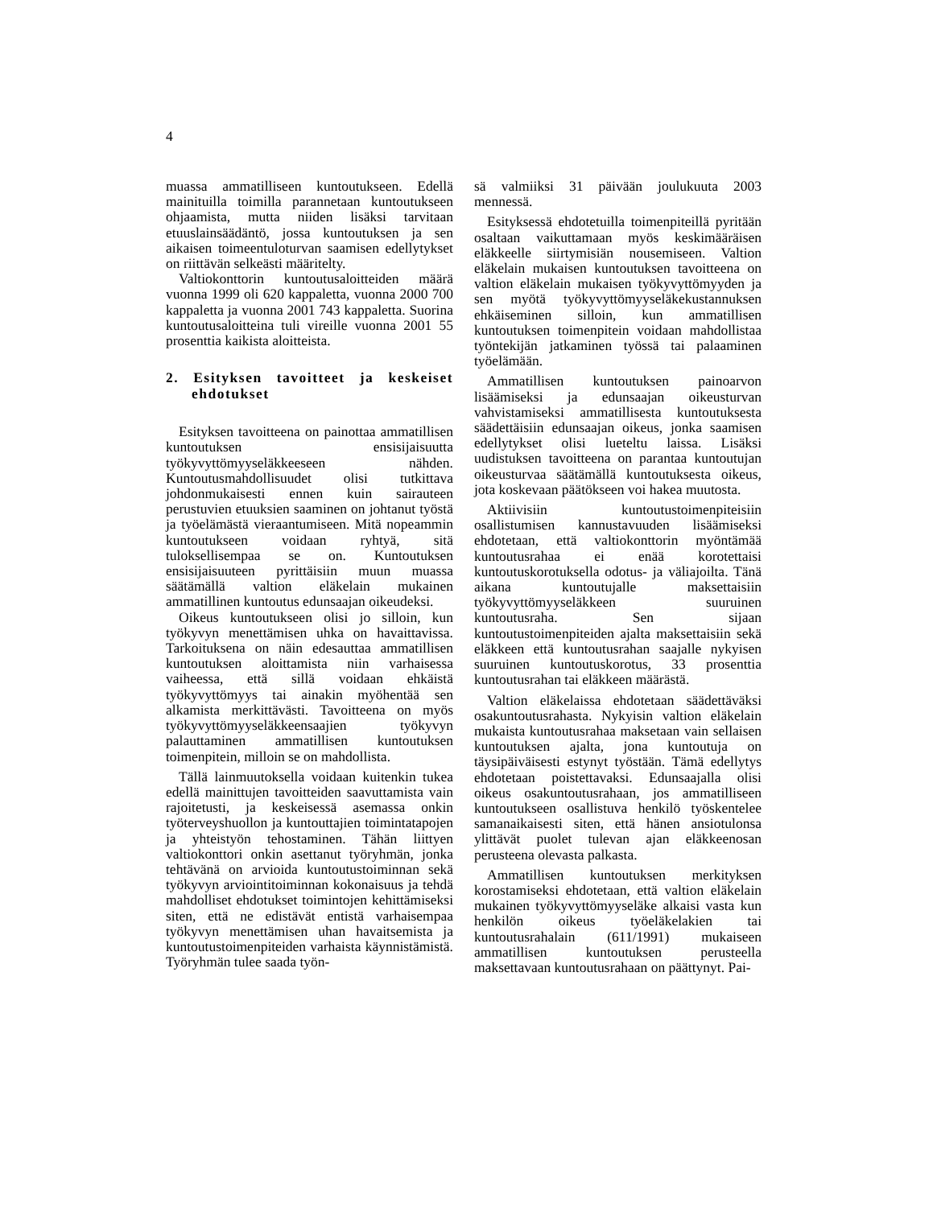4
muassa ammatilliseen kuntoutukseen. Edellä mainituilla toimilla parannetaan kuntoutukseen ohjaamista, mutta niiden lisäksi tarvitaan etuuslainsäädäntö, jossa kuntoutuksen ja sen aikaisen toimeentuloturvan saamisen edellytykset on riittävän selkeästi määritelty.
Valtiokonttorin kuntoutusaloitteiden määrä vuonna 1999 oli 620 kappaletta, vuonna 2000 700 kappaletta ja vuonna 2001 743 kappaletta. Suorina kuntoutusaloitteina tuli vireille vuonna 2001 55 prosenttia kaikista aloitteista.
2. Esityksen tavoitteet ja keskeiset ehdotukset
Esityksen tavoitteena on painottaa ammatillisen kuntoutuksen ensisijaisuutta työkyvyttömyyseläkkeeseen nähden. Kuntoutusmahdollisuudet olisi tutkittava johdonmukaisesti ennen kuin sairauteen perustuvien etuuksien saaminen on johtanut työstä ja työelämästä vieraantumiseen. Mitä nopeammin kuntoutukseen voidaan ryhtyä, sitä tuloksellisempaa se on. Kuntoutuksen ensisijaisuuteen pyrittäisiin muun muassa säätämällä valtion eläkelain mukainen ammatillinen kuntoutus edunsaajan oikeudeksi.
Oikeus kuntoutukseen olisi jo silloin, kun työkyvyn menettämisen uhka on havaittavissa. Tarkoituksena on näin edesauttaa ammatillisen kuntoutuksen aloittamista niin varhaisessa vaiheessa, että sillä voidaan ehkäistä työkyvyttömyys tai ainakin myöhentää sen alkamista merkittävästi. Tavoitteena on myös työkyvyttömyyseläkkeensaajien työkyvyn palauttaminen ammatillisen kuntoutuksen toimenpitein, milloin se on mahdollista.
Tällä lainmuutoksella voidaan kuitenkin tukea edellä mainittujen tavoitteiden saavuttamista vain rajoitetusti, ja keskeisessä asemassa onkin työterveyshuollon ja kuntouttajien toimintatapojen ja yhteistyön tehostaminen. Tähän liittyen valtiokonttori onkin asettanut työryhmän, jonka tehtävänä on arvioida kuntoutustoiminnan sekä työkyvyn arviointitoiminnan kokonaisuus ja tehdä mahdolliset ehdotukset toimintojen kehittämiseksi siten, että ne edistävät entistä varhaisempaa työkyvyn menettämisen uhan havaitsemista ja kuntoutustoimenpiteiden varhaista käynnistämistä. Työryhmän tulee saada työn-
sä valmiiksi 31 päivään joulukuuta 2003 mennessä.
Esityksessä ehdotetuilla toimenpiteillä pyritään osaltaan vaikuttamaan myös keskimääräisen eläkkeelle siirtymisiän nousemiseen. Valtion eläkelain mukaisen kuntoutuksen tavoitteena on valtion eläkelain mukaisen työkyvyttömyyden ja sen myötä työkyvyttömyyseläkekustannuksen ehkäiseminen silloin, kun ammatillisen kuntoutuksen toimenpitein voidaan mahdollistaa työntekijän jatkaminen työssä tai palaaminen työelämään.
Ammatillisen kuntoutuksen painoarvon lisäämiseksi ja edunsaajan oikeusturvan vahvistamiseksi ammatillisesta kuntoutuksesta säädettäisiin edunsaajan oikeus, jonka saamisen edellytykset olisi lueteltu laissa. Lisäksi uudistuksen tavoitteena on parantaa kuntoutujan oikeusturvaa säätämällä kuntoutuksesta oikeus, jota koskevaan päätökseen voi hakea muutosta.
Aktiivisiin kuntoutustoimenpiteisiin osallistumisen kannustavuuden lisäämiseksi ehdotetaan, että valtiokonttorin myöntämää kuntoutusrahaa ei enää korotettaisi kuntoutuskorotuksella odotus- ja väliajoilta. Tänä aikana kuntoutujalle maksettaisiin työkyvyttömyyseläkkeen suuruinen kuntoutusraha. Sen sijaan kuntoutustoimenpiteiden ajalta maksettaisiin sekä eläkkeen että kuntoutusrahan saajalle nykyisen suuruinen kuntoutuskorotus, 33 prosenttia kuntoutusrahan tai eläkkeen määrästä.
Valtion eläkelaissa ehdotetaan säädettäväksi osakuntoutusrahasta. Nykyisin valtion eläkelain mukaista kuntoutusrahaa maksetaan vain sellaisen kuntoutuksen ajalta, jona kuntoutuja on täysipäiväisesti estynyt työstään. Tämä edellytys ehdotetaan poistettavaksi. Edunsaajalla olisi oikeus osakuntoutusrahaan, jos ammatilliseen kuntoutukseen osallistuva henkilö työskentelee samanaikaisesti siten, että hänen ansiotulonsa ylittävät puolet tulevan ajan eläkkeenosan perusteena olevasta palkasta.
Ammatillisen kuntoutuksen merkityksen korostamiseksi ehdotetaan, että valtion eläkelain mukainen työkyvyttömyyseläke alkaisi vasta kun henkilön oikeus työeläkelakien tai kuntoutusrahalain (611/1991) mukaiseen ammatillisen kuntoutuksen perusteella maksettavaan kuntoutusrahaan on päättynyt. Pai-